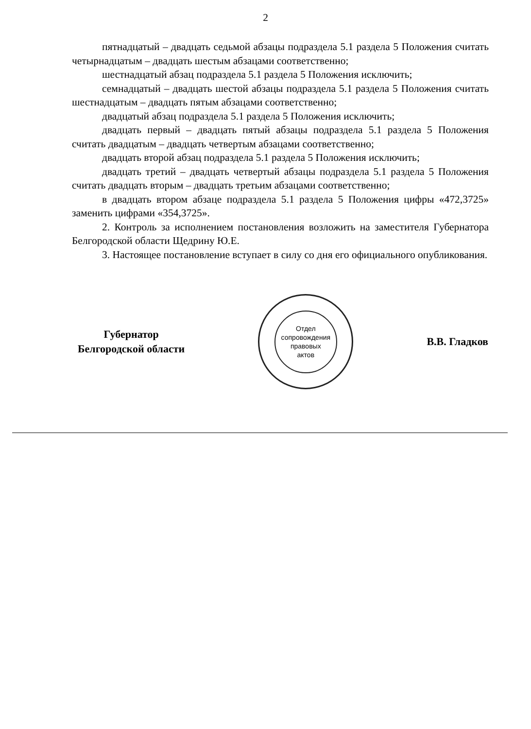2
пятнадцатый – двадцать седьмой абзацы подраздела 5.1 раздела 5 Положения считать четырнадцатым – двадцать шестым абзацами соответственно;
шестнадцатый абзац подраздела 5.1 раздела 5 Положения исключить;
семнадцатый – двадцать шестой абзацы подраздела 5.1 раздела 5 Положения считать шестнадцатым – двадцать пятым абзацами соответственно;
двадцатый абзац подраздела 5.1 раздела 5 Положения исключить;
двадцать первый – двадцать пятый абзацы подраздела 5.1 раздела 5 Положения считать двадцатым – двадцать четвертым абзацами соответственно;
двадцать второй абзац подраздела 5.1 раздела 5 Положения исключить;
двадцать третий – двадцать четвертый абзацы подраздела 5.1 раздела 5 Положения считать двадцать вторым – двадцать третьим абзацами соответственно;
в двадцать втором абзаце подраздела 5.1 раздела 5 Положения цифры «472,3725» заменить цифрами «354,3725».
2. Контроль за исполнением постановления возложить на заместителя Губернатора Белгородской области Щедрину Ю.Е.
3. Настоящее постановление вступает в силу со дня его официального опубликования.
Губернатор
Белгородской области
Отдел
сопровождения
правовых
актов
В.В. Гладков